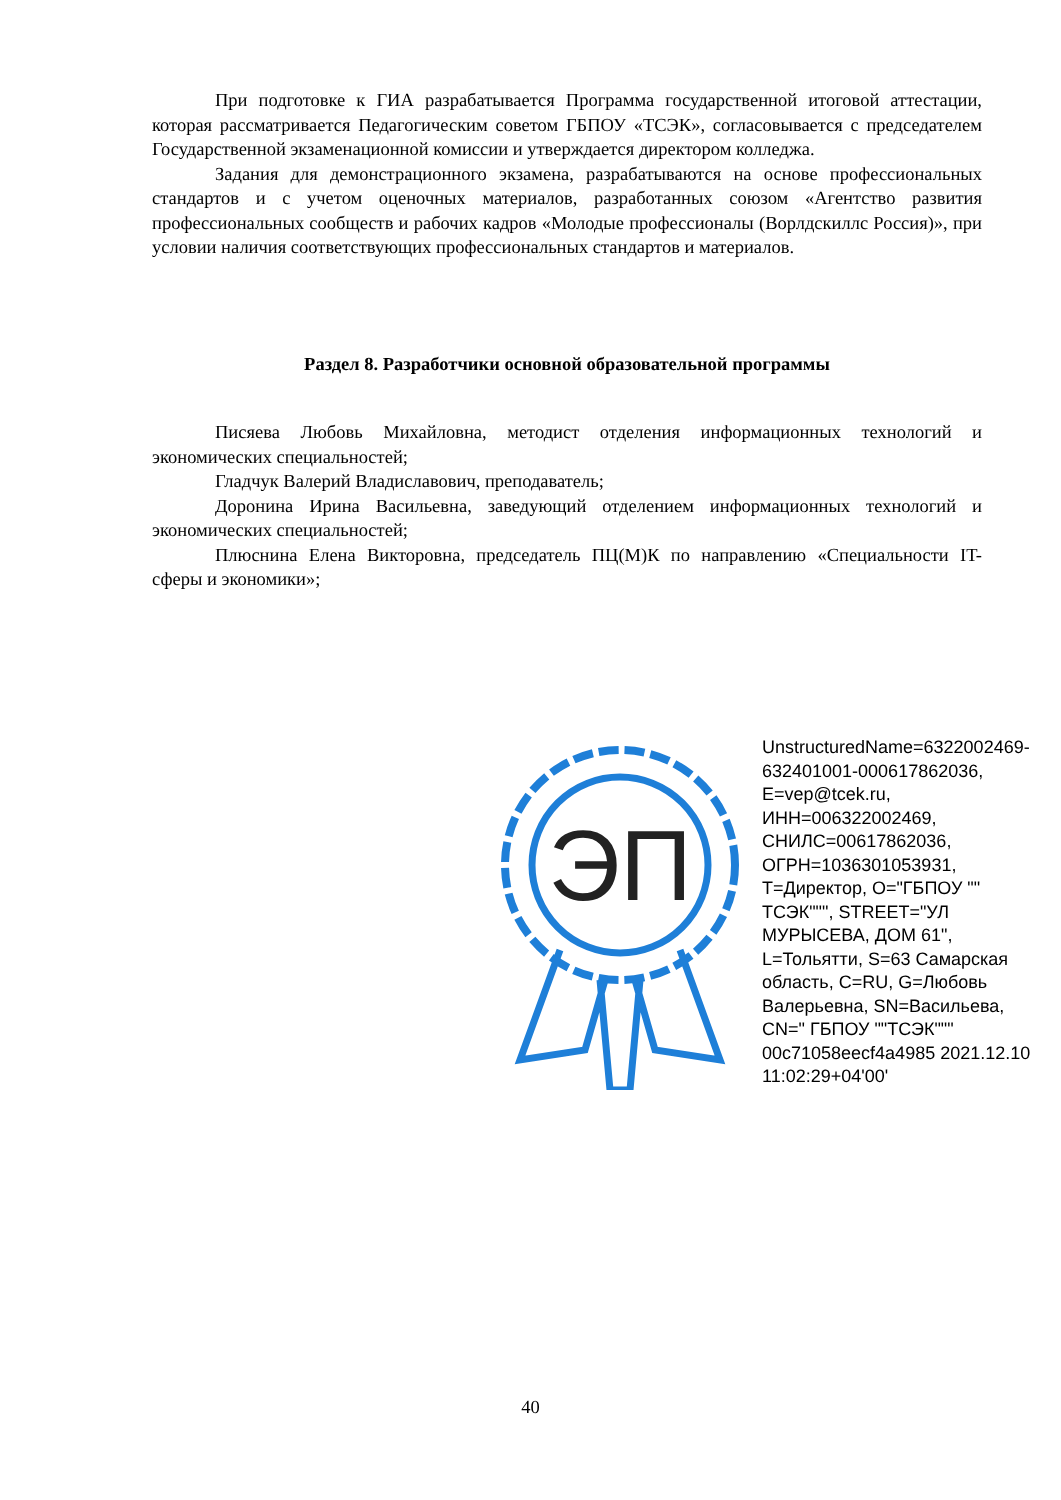При подготовке к ГИА разрабатывается Программа государственной итоговой аттестации, которая рассматривается Педагогическим советом ГБПОУ «ТСЭК», согласовывается с председателем Государственной экзаменационной комиссии и утверждается директором колледжа.
Задания для демонстрационного экзамена, разрабатываются на основе профессиональных стандартов и с учетом оценочных материалов, разработанных союзом «Агентство развития профессиональных сообществ и рабочих кадров «Молодые профессионалы (Ворлдскиллс Россия)», при условии наличия соответствующих профессиональных стандартов и материалов.
Раздел 8. Разработчики основной образовательной программы
Писяева Любовь Михайловна, методист отделения информационных технологий и экономических специальностей;
Гладчук Валерий Владиславович, преподаватель;
Доронина Ирина Васильевна, заведующий отделением информационных технологий и экономических специальностей;
Плюснина Елена Викторовна, председатель ПЦ(М)К по направлению «Специальности IT- сферы и экономики»;
ЭП
UnstructuredName=6322002469-632401001-000617862036, E=vep@tcek.ru, ИНН=006322002469, СНИЛС=00617862036, ОГРН=1036301053931, T=Директор, O="ГБПОУ "" ТСЭК""", STREET="УЛ МУРЫСЕВА, ДОМ 61", L=Тольятти, S=63 Самарская область, C=RU, G=Любовь Валерьевна, SN=Васильева, CN=" ГБПОУ ""ТСЭК""" 00c71058eecf4a4985 2021.12.10 11:02:29+04'00'
40